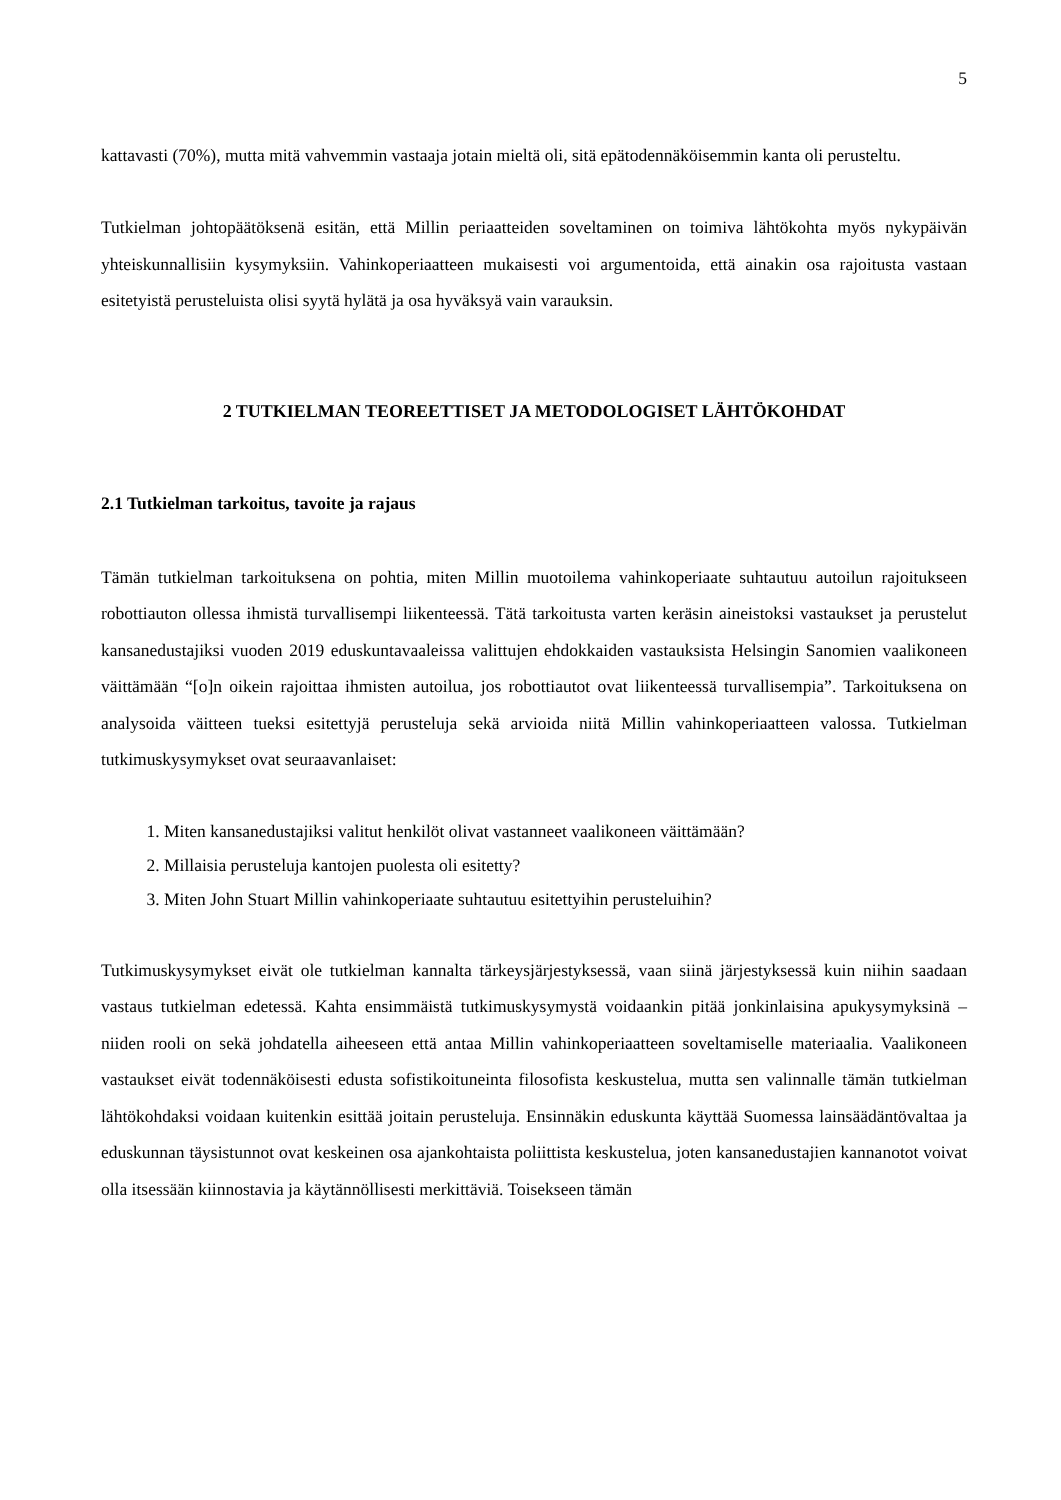5
kattavasti (70%), mutta mitä vahvemmin vastaaja jotain mieltä oli, sitä epätodennäköisemmin kanta oli perusteltu.
Tutkielman johtopäätöksenä esitän, että Millin periaatteiden soveltaminen on toimiva lähtökohta myös nykypäivän yhteiskunnallisiin kysymyksiin. Vahinkoperiaatteen mukaisesti voi argumentoida, että ainakin osa rajoitusta vastaan esitetyistä perusteluista olisi syytä hylätä ja osa hyväksyä vain va­rauksin.
2 TUTKIELMAN TEOREETTISET JA METODOLOGISET LÄHTÖKOHDAT
2.1 Tutkielman tarkoitus, tavoite ja rajaus
Tämän tutkielman tarkoituksena on pohtia, miten Millin muotoilema vahinkoperiaate suhtautuu au­toilun rajoitukseen robottiauton ollessa ihmistä turvallisempi liikenteessä. Tätä tarkoitusta varten ke­räsin aineistoksi vastaukset ja perustelut kansanedustajiksi vuoden 2019 eduskuntavaaleissa valittu­jen ehdokkaiden vastauksista Helsingin Sanomien vaalikoneen väittämään “[o]n oikein rajoittaa ih­misten autoilua, jos robottiautot ovat liikenteessä turvallisempia”. Tarkoituksena on analysoida väit­teen tueksi esitettyjä perusteluja sekä arvioida niitä Millin vahinkoperiaatteen valossa. Tutkielman tutkimuskysymykset ovat seuraavanlaiset:
1. Miten kansanedustajiksi valitut henkilöt olivat vastanneet vaalikoneen väittämään?
2. Millaisia perusteluja kantojen puolesta oli esitetty?
3. Miten John Stuart Millin vahinkoperiaate suhtautuu esitettyihin perusteluihin?
Tutkimuskysymykset eivät ole tutkielman kannalta tärkeysjärjestyksessä, vaan siinä järjestyksessä kuin niihin saadaan vastaus tutkielman edetessä. Kahta ensimmäistä tutkimuskysymystä voidaankin pitää jonkinlaisina apukysymyksinä – niiden rooli on sekä johdatella aiheeseen että antaa Millin va­hinkoperiaatteen soveltamiselle materiaalia. Vaalikoneen vastaukset eivät todennäköisesti edusta so­fistikoituneinta filosofista keskustelua, mutta sen valinnalle tämän tutkielman lähtökohdaksi voidaan kuitenkin esittää joitain perusteluja. Ensinnäkin eduskunta käyttää Suomessa lainsäädäntövaltaa ja eduskunnan täysistunnot ovat keskeinen osa ajankohtaista poliittista keskustelua, joten kansanedus­tajien kannanotot voivat olla itsessään kiinnostavia ja käytännöllisesti merkittäviä. Toisekseen tämän